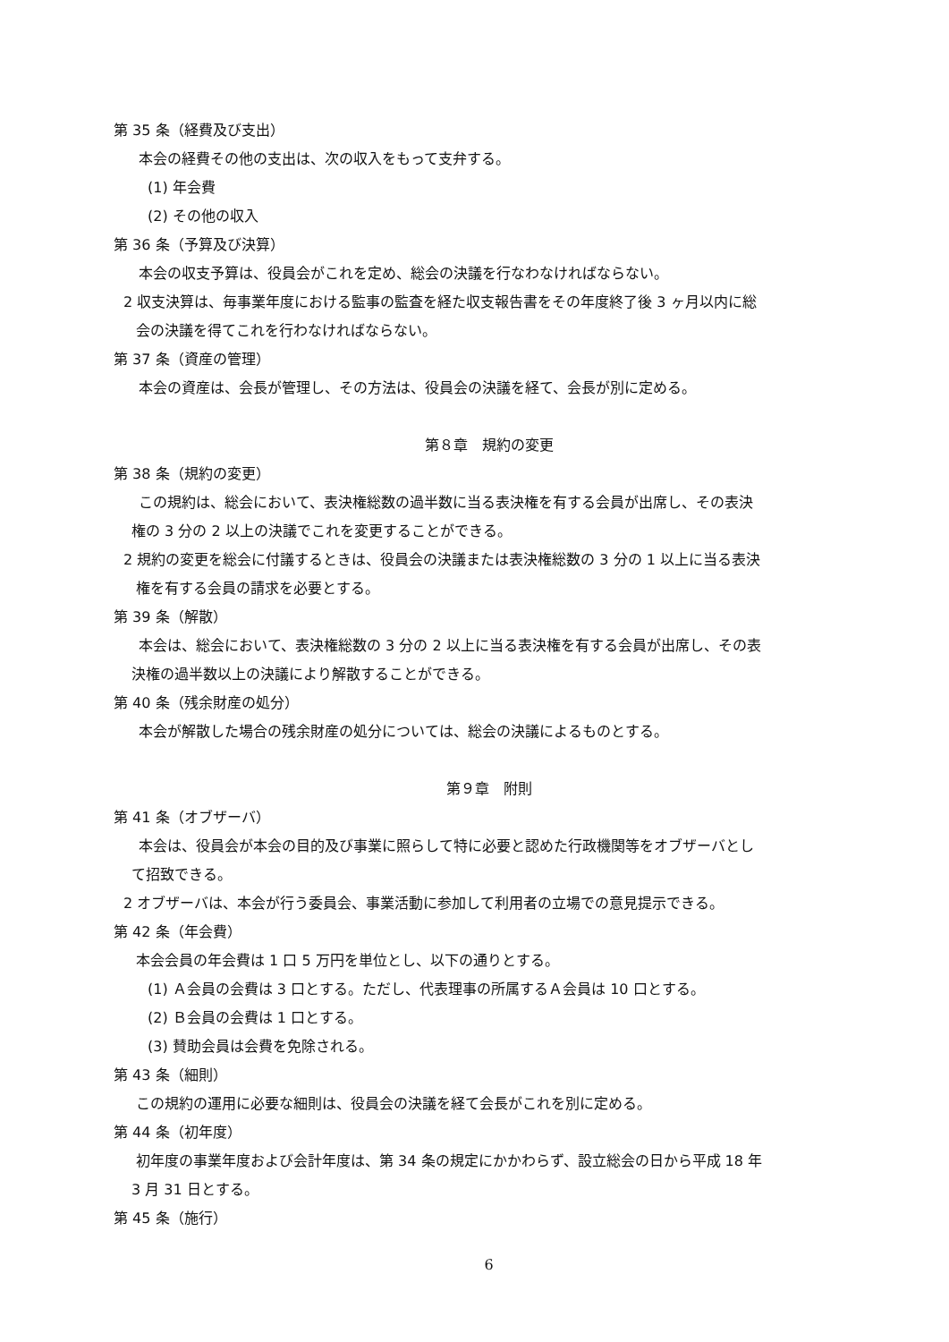第 35 条（経費及び支出）
本会の経費その他の支出は、次の収入をもって支弁する。
(1) 年会費
(2) その他の収入
第 36 条（予算及び決算）
本会の収支予算は、役員会がこれを定め、総会の決議を行なわなければならない。
2 収支決算は、毎事業年度における監事の監査を経た収支報告書をその年度終了後 3 ヶ月以内に総
会の決議を得てこれを行わなければならない。
第 37 条（資産の管理）
本会の資産は、会長が管理し、その方法は、役員会の決議を経て、会長が別に定める。
第８章　規約の変更
第 38 条（規約の変更）
この規約は、総会において、表決権総数の過半数に当る表決権を有する会員が出席し、その表決
権の 3 分の 2 以上の決議でこれを変更することができる。
2 規約の変更を総会に付議するときは、役員会の決議または表決権総数の 3 分の 1 以上に当る表決
権を有する会員の請求を必要とする。
第 39 条（解散）
本会は、総会において、表決権総数の 3 分の 2 以上に当る表決権を有する会員が出席し、その表
決権の過半数以上の決議により解散することができる。
第 40 条（残余財産の処分）
本会が解散した場合の残余財産の処分については、総会の決議によるものとする。
第９章　附則
第 41 条（オブザーバ）
本会は、役員会が本会の目的及び事業に照らして特に必要と認めた行政機関等をオブザーバとし
て招致できる。
2 オブザーバは、本会が行う委員会、事業活動に参加して利用者の立場での意見提示できる。
第 42 条（年会費）
本会会員の年会費は 1 口 5 万円を単位とし、以下の通りとする。
(1) Ａ会員の会費は 3 口とする。ただし、代表理事の所属するＡ会員は 10 口とする。
(2) Ｂ会員の会費は 1 口とする。
(3) 賛助会員は会費を免除される。
第 43 条（細則）
この規約の運用に必要な細則は、役員会の決議を経て会長がこれを別に定める。
第 44 条（初年度）
初年度の事業年度および会計年度は、第 34 条の規定にかかわらず、設立総会の日から平成 18 年
3 月 31 日とする。
第 45 条（施行）
6